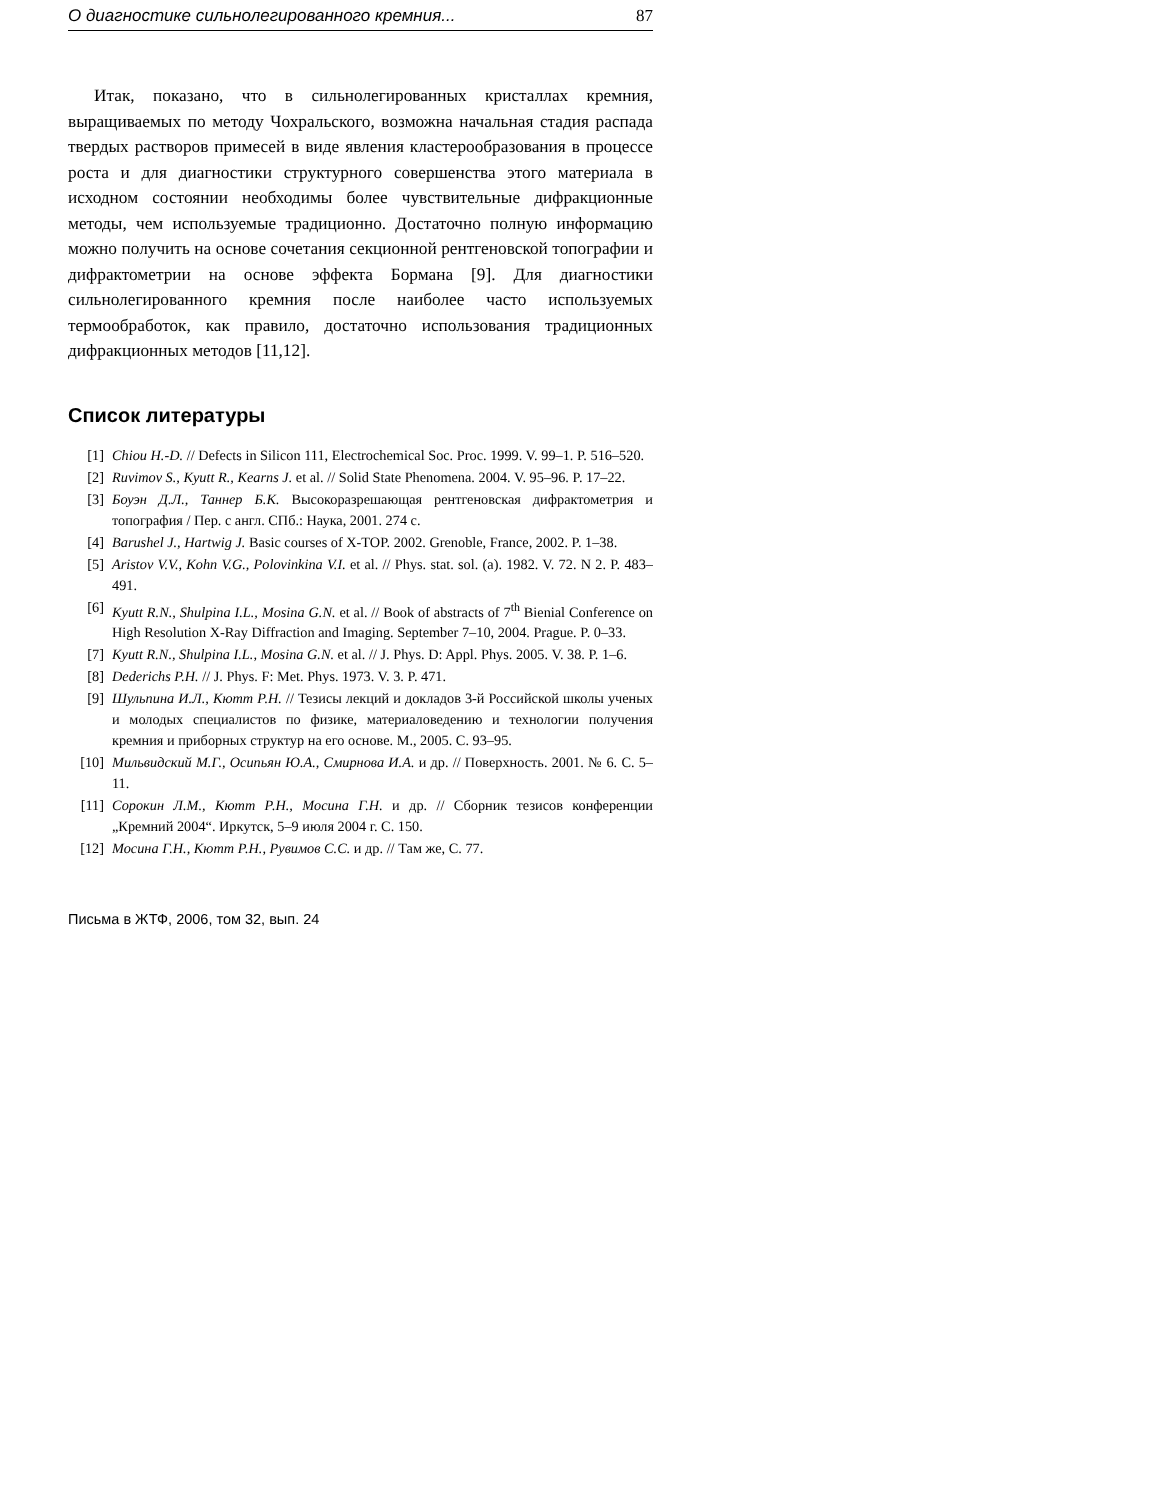О диагностике сильнолегированного кремния... 87
Итак, показано, что в сильнолегированных кристаллах кремния, выращиваемых по методу Чохральского, возможна начальная стадия распада твердых растворов примесей в виде явления кластерообразования в процессе роста и для диагностики структурного совершенства этого материала в исходном состоянии необходимы более чувствительные дифракционные методы, чем используемые традиционно. Достаточно полную информацию можно получить на основе сочетания секционной рентгеновской топографии и дифрактометрии на основе эффекта Бормана [9]. Для диагностики сильнолегированного кремния после наиболее часто используемых термообработок, как правило, достаточно использования традиционных дифракционных методов [11,12].
Список литературы
[1] Chiou H.-D. // Defects in Silicon 111, Electrochemical Soc. Proc. 1999. V. 99–1. P. 516–520.
[2] Ruvimov S., Kyutt R., Kearns J. et al. // Solid State Phenomena. 2004. V. 95–96. P. 17–22.
[3] Боуэн Д.Л., Таннер Б.К. Высокоразрешающая рентгеновская дифрактометрия и топография / Пер. с англ. СПб.: Наука, 2001. 274 с.
[4] Barushel J., Hartwig J. Basic courses of X-TOP. 2002. Grenoble, France, 2002. P. 1–38.
[5] Aristov V.V., Kohn V.G., Polovinkina V.I. et al. // Phys. stat. sol. (a). 1982. V. 72. N 2. P. 483–491.
[6] Kyutt R.N., Shulpina I.L., Mosina G.N. et al. // Book of abstracts of 7<sup>th</sup> Bienial Conference on High Resolution X-Ray Diffraction and Imaging. September 7–10, 2004. Prague. P. 0–33.
[7] Kyutt R.N., Shulpina I.L., Mosina G.N. et al. // J. Phys. D: Appl. Phys. 2005. V. 38. P. 1–6.
[8] Dederichs P.H. // J. Phys. F: Met. Phys. 1973. V. 3. P. 471.
[9] Шульпина И.Л., Кютт Р.Н. // Тезисы лекций и докладов 3-й Российской школы ученых и молодых специалистов по физике, материаловедению и технологии получения кремния и приборных структур на его основе. М., 2005. С. 93–95.
[10] Мильвидский М.Г., Осипьян Ю.А., Смирнова И.А. и др. // Поверхность. 2001. № 6. С. 5–11.
[11] Сорокин Л.М., Кютт Р.Н., Мосина Г.Н. и др. // Сборник тезисов конференции „Кремний 2004“. Иркутск, 5–9 июля 2004 г. С. 150.
[12] Мосина Г.Н., Кютт Р.Н., Рувимов С.С. и др. // Там же, С. 77.
Письма в ЖТФ, 2006, том 32, вып. 24